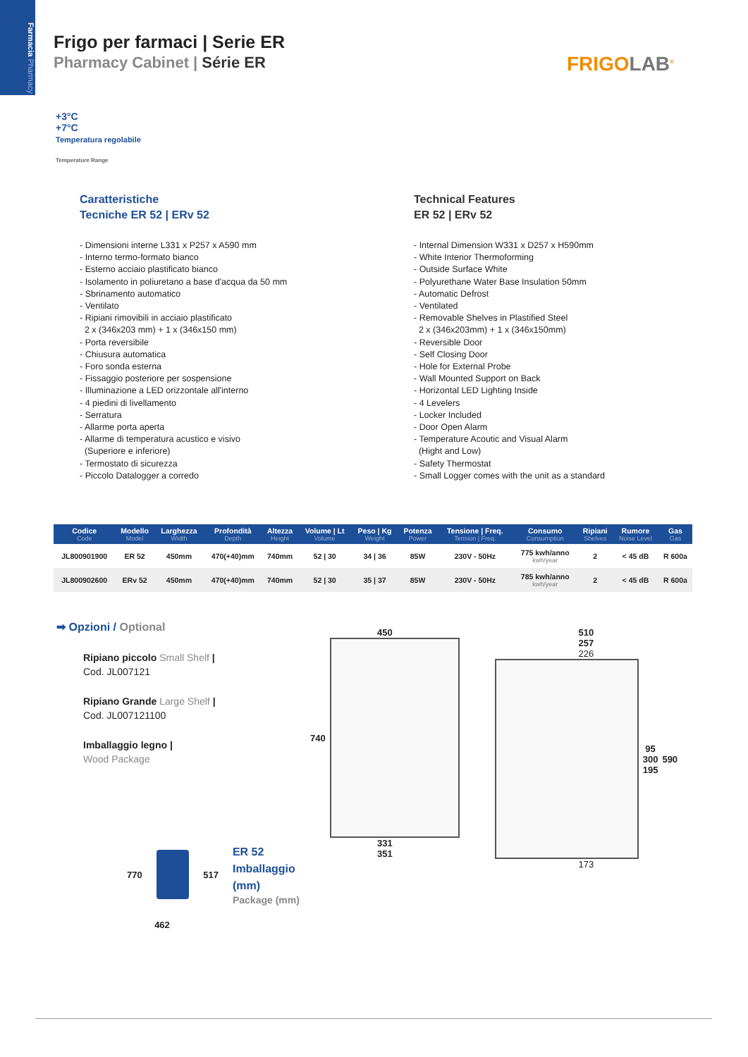Farmacia Pharmacy
Frigo per farmaci | Serie ER
Pharmacy Cabinet | Série ER
FRIGOLAB<sup>®</sup>
+3°C
+7°C
Temperatura regolabile
Temperature Range
Caratteristiche
Tecniche ER 52 | ERv 52
- Dimensioni interne L331 x P257 x A590 mm
- Interno termo-formato bianco
- Esterno acciaio plastificato bianco
- Isolamento in poliuretano a base d'acqua da 50 mm
- Sbrinamento automatico
- Ventilato
- Ripiani rimovibili in acciaio plastificato
2 x (346x203 mm) + 1 x (346x150 mm)
- Porta reversibile
- Chiusura automatica
- Foro sonda esterna
- Fissaggio posteriore per sospensione
- Illuminazione a LED orizzontale all'interno
- 4 piedini di livellamento
- Serratura
- Allarme porta aperta
- Allarme di temperatura acustico e visivo
(Superiore e inferiore)
- Termostato di sicurezza
- Piccolo Datalogger a corredo
Technical Features
ER 52 | ERv 52
- Internal Dimension W331 x D257 x H590mm
- White Interior Thermoforming
- Outside Surface White
- Polyurethane Water Base Insulation 50mm
- Automatic Defrost
- Ventilated
- Removable Shelves in Plastified Steel
2 x (346x203mm) + 1 x (346x150mm)
- Reversible Door
- Self Closing Door
- Hole for External Probe
- Wall Mounted Support on Back
- Horizontal LED Lighting Inside
- 4 Levelers
- Locker Included
- Door Open Alarm
- Temperature Acoutic and Visual Alarm
(Hight and Low)
- Safety Thermostat
- Small Logger comes with the unit as a standard
| Codice Code | Modello Model | Larghezza Width | Profondità Depth | Altezza Height | Volume / Lt Volume | Peso / Kg Weight | Potenza Power | Tensione / Freq. Tension / Freq. | Consumo Consumption | Ripiani Shelves | Rumore Noise Level | Gas Gas |
| --- | --- | --- | --- | --- | --- | --- | --- | --- | --- | --- | --- | --- |
| JL800901900 | ER 52 | 450mm | 470(+40)mm | 740mm | 52 / 30 | 34 / 36 | 85W | 230V - 50Hz | 775 kwh/anno kwh/year | 2 | < 45 dB | R 600a |
| JL800902600 | ERv 52 | 450mm | 470(+40)mm | 740mm | 52 / 30 | 35 / 37 | 85W | 230V - 50Hz | 785 kwh/anno kwh/year | 2 | < 45 dB | R 600a |
➡ Opzioni / Optional
Ripiano piccolo Small Shelf |
Cod. JL007121
Ripiano Grande Large Shelf |
Cod. JL007121100
Imballaggio legno |
Wood Package
770 517
ER 52
Imballaggio (mm)
Package (mm)
462
450
740
331
351
510
257
226
95
300
195 590
173